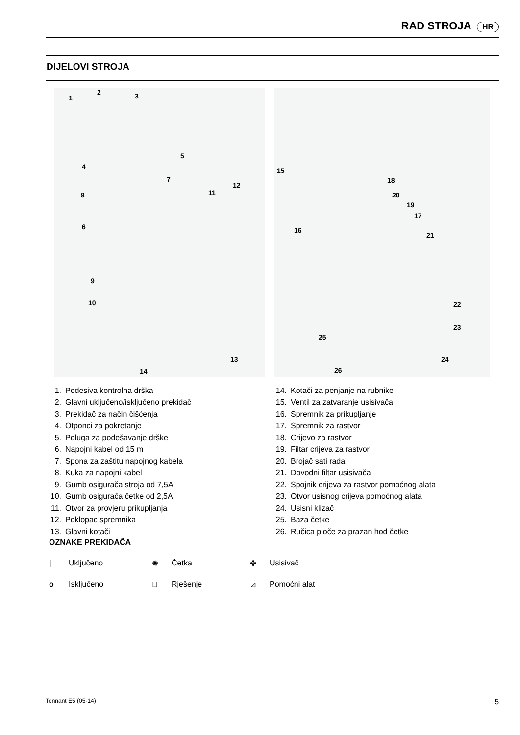RAD STROJA HR
DIJELOVI STROJA
1
2 3
4
5
6
7
8
9
10
11
12
13
14
15
16
17
18
19
20
21
22
23
24
25
26
1. Podesiva kontrolna drška
2. Glavni uključeno/isključeno prekidač
3. Prekidač za način čišćenja
4. Otponci za pokretanje
5. Poluga za podešavanje drške
6. Napojni kabel od 15 m
7. Spona za zaštitu napojnog kabela
8. Kuka za napojni kabel
9. Gumb osigurača stroja od 7,5A
10. Gumb osigurača četke od 2,5A
11. Otvor za provjeru prikupljanja
12. Poklopac spremnika
13. Glavni kotači
14. Kotači za penjanje na rubnike
15. Ventil za zatvaranje usisivača
16. Spremnik za prikupljanje
17. Spremnik za rastvor
18. Crijevo za rastvor
19. Filtar crijeva za rastvor
20. Brojač sati rada
21. Dovodni filtar usisivača
22. Spojnik crijeva za rastvor pomoćnog alata
23. Otvor usisnog crijeva pomoćnog alata
24. Usisni klizač
25. Baza četke
26. Ručica ploče za prazan hod četke
OZNAKE PREKIDAČA
| Uključeno ✺ Četka ✤ Usisivač o Isključeno ⊔ Rješenje ⊿ Pomoćni alat
Tennant E5 (05-14) 5